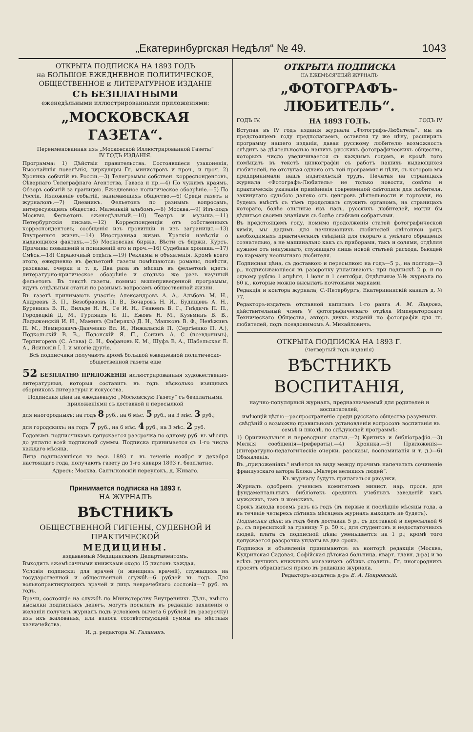„Екатеринбургская Недѣля“ № 49. 1043
ОТКРЫТА ПОДПИСКА НА 1893 ГОДЪ
на БОЛЬШОЕ ЕЖЕДНЕВНОЕ ПОЛИТИЧЕСКОЕ, ОБЩЕСТВЕННОЕ и ЛИТЕРАТУРНОЕ ИЗДАНІЕ
СЪ БЕЗПЛАТНЫМИ
еженедѣльными иллюстрированными приложеніями:
„МОСКОВСКАЯ ГАЗЕТА“.
Переименованная изъ „Московской Иллюстрированной Газеты“
IV ГОДЪ ИЗДАНІЯ.
Программа: 1) Дѣйствія правительства. Состоявшіеся узаконенія, Высочайшія повелѣнія, циркуляры Гг. министровъ и проч., и проч. 2) Хроника событій въ Россіи.—3) Телеграммы собствен. корреспондентовъ, Сѣвернаго Телеграфнаго Агентства, Гаваса и пр.—4) По чужимъ краямъ. Обзоръ событій за границею. Ежедневное политическое обозрѣніе.—5) По Россіи. Изложеніе событій, занимающихъ общество.—6) Среди газетъ и журналовъ.—7) Дневникъ. Фельетонъ по разнымъ вопросамъ, интересующимъ общество. Маленькій альбомъ.—8) Москва.—9) Изъ-подъ Москвы. Фельетонъ еженедѣльный.—10) Театръ и музыка.—11) Петербургскія письма.—12) Корреспонденціи отъ собственныхъ корреспондентовъ; сообщенія изъ провинціи и изъ заграницы.—13) Внутренняя жизнь.—14) Иностранная жизнь. Краткія извѣстія о выдающихся фактахъ.—15) Московская биржа. Вѣсти съ биржи. Курсъ. Причины повышеній и пониженій его и проч.—16) Судебная хроника.—17) Смѣсь.—18) Справочный отдѣлъ.—19) Рекламы и объявленія. Кромѣ всего этого, ежедневно въ фельетонѣ газеты помѣщаются: романы, повѣсти, разсказы, очерки и т. д. Два раза въ мѣсяцъ въ фельетонѣ идетъ: литературно-критическое обозрѣніе и столько же разъ научный фельетонъ. Въ текстѣ газеты, помимо вышеприведенной программы, идутъ отдѣльныя статьи по разнымъ вопросамъ общественной жизни.
Въ газетѣ принимаютъ участіе: Александровъ А. А., Альбовъ М. Н., Андреевъ В. П., Безобразовъ П. В., Бочаровъ Н. И., Будищевъ А. Н., Буренинъ В. П., Вильде Н. Н., Ге И. Н., Генкенъ В. Г., Гнѣдичъ П. П., Городецкій Д. М., Гурляндъ И. Я., Ежовъ Н. М., Кузьминъ В. В., Ладыженскій И. Н., Маминъ (Сибирякъ) Д. Н., Машковъ В. Ф., Невѣжинъ П. М., Немировичъ-Данченко Вл. И., Нижальскій П. (Сергѣенко П. А.), Подкольскій В. В., Полонскій Я. П., Сонинъ А. С (псевдонимъ), Терпигоревъ (С. Атава) С. Н., Фофановъ К. М., Шуфъ В. А., Шабельская Е. А., Ясинскій І. І. и многіе другіе.
Всѣ подписчики получаютъ кромѣ большой ежедневной политическо-общественной газеты еще
52 БЕЗПЛАТНО ПРИЛОЖЕНІЯ иллюстрированныя художественно-литературныя, которыя составитъ въ годъ нѣсколько изящныхъ сборниковъ литературы и искусства.
Подписная цѣна на ежедневную „Московскую Газету“ съ безплатными приложеніями съ доставкой и пересылкой
для иногородныхъ: на годъ 8 руб., на 6 мѣс. 5 руб., на 3 мѣс. 3 руб.;
для городскихъ: на годъ 7 руб., на 6 мѣс. 4 руб., на 3 мѣс. 2 руб.
Годовымъ подписчикамъ допускается разсрочка по одному руб. въ мѣсяцъ до уплаты всей подписной суммы. Подписка принимается съ 1-го числа каждаго мѣсяца.
Лица подписавшіяся на весь 1893 г. въ теченіе ноября и декабря настоящаго года, получаютъ газету до 1-го января 1893 г. безплатно.
Адресъ: Москва, Салтыковскій переулокъ, д. Живаго.
Принимается подписка на 1893 г.
НА ЖУРНАЛЪ
ВѢСТНИКЪ
ОБЩЕСТВЕННОЙ ГИГІЕНЫ, СУДЕБНОЙ И ПРАКТИЧЕСКОЙ
МЕДИЦИНЫ.
издаваемый Медицинскимъ Департаментомъ.
Выходитъ ежемѣсячными книжками около 15 листовъ каждая.
Условія подписки: для врачей (и женщинъ врачей), служащихъ на государственной и общественной службѣ—6 рублей въ годъ. Для вольнопрактикующихъ врачей и лицъ неврачебнаго сословія—7 руб. въ годъ.
Врачи, состоящіе на службѣ по Министерству Внутреннихъ Дѣлъ, вмѣсто высылки подписныхъ денегъ, могутъ посылать въ редакцію заявленія о желаніи получать журналъ подъ условіемъ вычета 6 рублей (въ разсрочку) изъ ихъ жалованья, или взноса соотвѣтствующей суммы въ мѣстныя казначейства.
И. д. редактора М. Галанинъ.
ОТКРЫТА ПОДПИСКА
НА ЕЖЕМѢСЯЧНЫЙ ЖУРНАЛЪ
„ФОТОГРАФЪ-ЛЮБИТЕЛЬ“.
ГОДЪ IV. НА 1893 ГОДЪ. ГОДЪ IV
Вступая въ IV годъ изданія журнала „Фотографъ-Любитель“, мы въ предстоящемъ году предполагаемъ, оставляя ту же цѣну, расширить программу нашего изданія, давая русскому любителю возможность слѣдить за дѣятельностью нашихъ русскихъ фотографическихъ обществъ, которыхъ число увеличивается съ каждымъ годомъ, и кромѣ того помѣщать въ текстѣ цинкографіи съ работъ нашихъ выдающихся любителей, не отступая однако отъ той программы и цѣли, съ которою мы предпринимали нашъ издательскій трудъ. Печатая на страницахъ журнала «Фотографъ-Любитель» не только новости, совѣты и практическія указанія примѣненія современной свѣтописи для любителя, закинутаго судьбою далеко отъ центровъ дѣятельности и торговли, но будемъ вмѣстѣ съ тѣмъ продолжать служить органомъ, на страницахъ котораго, болѣе опытные изъ насъ, русскихъ любителей, могли бы дѣлиться своими знаніями съ болѣе слабыми собратьями.
Въ предстоящемъ году, помимо продолженія статей фотографической химіи, мы дадимъ для начинающихъ любителей свѣтописи рядъ необходимыхъ практическихъ свѣдѣній для скораго и умѣлаго обращенія сознательно, а не машинально какъ съ приборами, такъ и солями, отдѣляя нужное отъ ненужнаго, служащаго лишь новой статьей расхода, бьющей по карману неопытнаго любителя.
Подписная цѣна, съ доставкою и пересылкою на годъ—5 р., на полгода—3 р., подписывающіеся въ разсрочку уплачиваютъ: при подпискѣ 2 р. и по одному рублю 1 апрѣля, 1 іюня и 1 сентября. Отдѣльные №№ журнала по 60 к., которые можно высылать почтовыми марками.
Редакція и контора журнала, С.-Петербургъ, Екатерининскій каналъ д. № 77.
Редакторъ-издатель отставной капитанъ 1-го ранга А. М. Лавровъ, дѣйствительный членъ V фотографическаго отдѣла Императорскаго Техническаго Общества, авторъ двухъ изданій по фотографіи для гг. любителей, подъ псевдонимомъ А. Михайловичъ.
ОТКРЫТА ПОДПИСКА НА 1893 Г.
(четвертый годъ изданія)
ВѢСТНИКЪ ВОСПИТАНІЯ,
научно-популярный журналъ, предназначаемый для родителей и воспитателей,
имѣющій цѣлію—распространеніе среди русскаго общества разумныхъ свѣдѣній о возможно правильномъ установленіи вопросовъ воспитанія въ семьѣ и школѣ, по слѣдующей программѣ:
1) Оригинальныя и переводныя статьи.—2) Критика и библіографія.—3) Мелкія сообщенія—(рефераты).—4) Хроника.—5) Приложенія—(литературно-педагогическіе очерки, разсказы, воспоминанія и т. д.)—6) Объявленія.
Въ „приложеніяхъ“ имѣется въ виду между прочимъ напечатать сочиненіе французскаго автора Блока „Матери великихъ людей“.
Къ журналу будутъ прилагаться рисунки.
Журналъ одобренъ ученымъ комитетомъ минист. нар. просв. для фундаментальныхъ библіотекъ среднихъ учебныхъ заведеній какъ мужскихъ, такъ и женскихъ.
Срокъ выхода восемь разъ въ годъ (въ первые и послѣдніе мѣсяцы года, а въ теченіе четырехъ лѣтнихъ мѣсяцевъ журналъ выходить не будетъ).
Подписная цѣна: въ годъ безъ доставки 5 р., съ доставкой и пересылкой 6 р., съ пересылкой за границу 7 р. 50 к.; для студентовъ и недостаточныхъ людей, плата съ подписной цѣны уменьшается на 1 р.; кромѣ того допускается разсрочка уплаты въ два срока.
Подписка и объявленія принимаются: въ конторѣ редакціи (Москва, Кудринская Садовая, Софійская дѣтская больница, кварт. главн. д-ра) и во всѣхъ лучшихъ книжныхъ магазинахъ обѣихъ столицъ. Гг. иногороднихъ просятъ обращаться прямо въ редакцію журнала.
Редакторъ-издатель д-ръ Е. А. Покровскій.